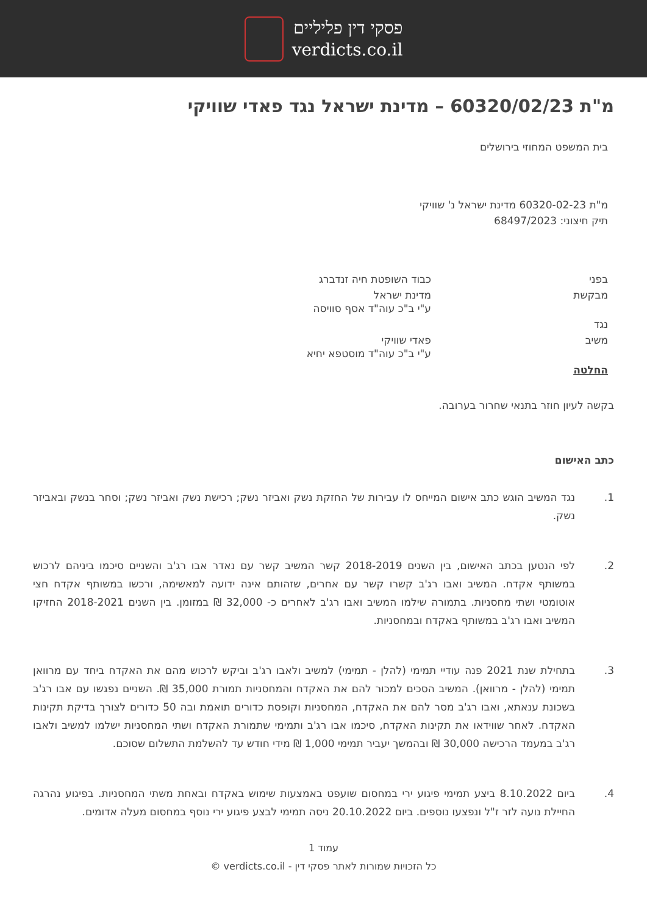פסקי דין פליליים
verdicts.co.il
מ"ת 60320/02/23 – מדינת ישראל נגד פאדי שוויקי
בית המשפט המחוזי בירושלים
מ"ת 60320-02-23 מדינת ישראל נ' שוויקי
תיק חיצוני: 68497/2023
בפני
כבוד השופטת חיה זנדברג
מבקשת
מדינת ישראל
ע"י ב"כ עוה"ד אסף סוויסה
נגד
משיב
פאדי שוויקי
ע"י ב"כ עוה"ד מוסטפא יחיא
החלטה
בקשה לעיון חוזר בתנאי שחרור בערובה.
כתב האישום
1. נגד המשיב הוגש כתב אישום המייחס לו עבירות של החזקת נשק ואביזר נשק; רכישת נשק ואביזר נשק; וסחר בנשק ובאביזר נשק.
2. לפי הנטען בכתב האישום, בין השנים 2018-2019 קשר המשיב קשר עם נאדר אבו רג'ב והשניים סיכמו ביניהם לרכוש במשותף אקדח. המשיב ואבו רג'ב קשרו קשר עם אחרים, שזהותם אינה ידועה למאשימה, ורכשו במשותף אקדח חצי אוטומטי ושתי מחסניות. בתמורה שילמו המשיב ואבו רג'ב לאחרים כ- 32,000 ₪ במזומן. בין השנים 2018-2021 החזיקו המשיב ואבו רג'ב במשותף באקדח ובמחסניות.
3. בתחילת שנת 2021 פנה עודיי תמימי (להלן - תמימי) למשיב ולאבו רג'ב וביקש לרכוש מהם את האקדח ביחד עם מרוואן תמימי (להלן - מרוואן). המשיב הסכים למכור להם את האקדח והמחסניות תמורת 35,000 ₪. השניים נפגשו עם אבו רג'ב בשכונת ענאתא, ואבו רג'ב מסר להם את האקדח, המחסניות וקופסת כדורים תואמת ובה 50 כדורים לצורך בדיקת תקינות האקדח. לאחר שווידאו את תקינות האקדח, סיכמו אבו רג'ב ותמימי שתמורת האקדח ושתי המחסניות ישלמו למשיב ולאבו רג'ב במעמד הרכישה 30,000 ₪ ובהמשך יעביר תמימי 1,000 ₪ מידי חודש עד להשלמת התשלום שסוכם.
4. ביום 8.10.2022 ביצע תמימי פיגוע ירי במחסום שועפט באמצעות שימוש באקדח ובאחת משתי המחסניות. בפיגוע נהרגה החיילת נועה לזר ז"ל ונפצעו נוספים. ביום 20.10.2022 ניסה תמימי לבצע פיגוע ירי נוסף במחסום מעלה אדומים.
עמוד 1
כל הזכויות שמורות לאתר פסקי דין - verdicts.co.il ©